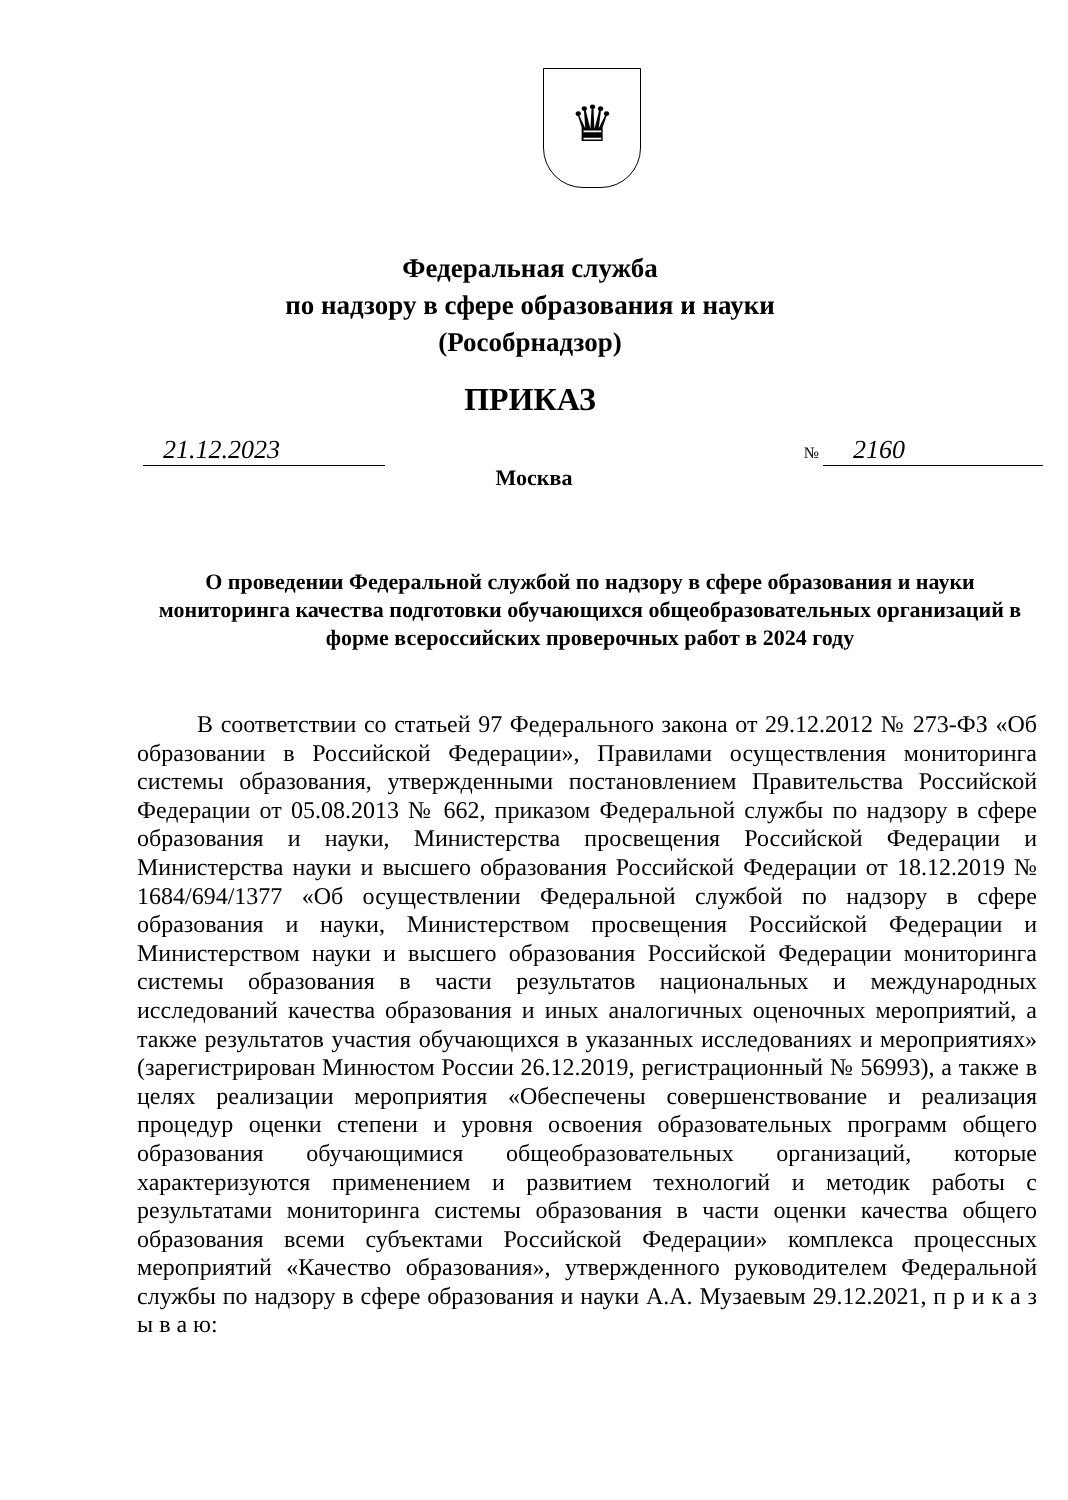♛
Федеральная служба
по надзору в сфере образования и науки
(Рособрнадзор)
ПРИКАЗ
21.12.2023
№ 2160
Москва
О проведении Федеральной службой по надзору в сфере образования и науки мониторинга качества подготовки обучающихся общеобразовательных организаций в форме всероссийских проверочных работ в 2024 году
В соответствии со статьей 97 Федерального закона от 29.12.2012 № 273-ФЗ «Об образовании в Российской Федерации», Правилами осуществления мониторинга системы образования, утвержденными постановлением Правительства Российской Федерации от 05.08.2013 № 662, приказом Федеральной службы по надзору в сфере образования и науки, Министерства просвещения Российской Федерации и Министерства науки и высшего образования Российской Федерации от 18.12.2019 № 1684/694/1377 «Об осуществлении Федеральной службой по надзору в сфере образования и науки, Министерством просвещения Российской Федерации и Министерством науки и высшего образования Российской Федерации мониторинга системы образования в части результатов национальных и международных исследований качества образования и иных аналогичных оценочных мероприятий, а также результатов участия обучающихся в указанных исследованиях и мероприятиях» (зарегистрирован Минюстом России 26.12.2019, регистрационный № 56993), а также в целях реализации мероприятия «Обеспечены совершенствование и реализация процедур оценки степени и уровня освоения образовательных программ общего образования обучающимися общеобразовательных организаций, которые характеризуются применением и развитием технологий и методик работы с результатами мониторинга системы образования в части оценки качества общего образования всеми субъектами Российской Федерации» комплекса процессных мероприятий «Качество образования», утвержденного руководителем Федеральной службы по надзору в сфере образования и науки А.А. Музаевым 29.12.2021, п р и к а з ы в а ю: